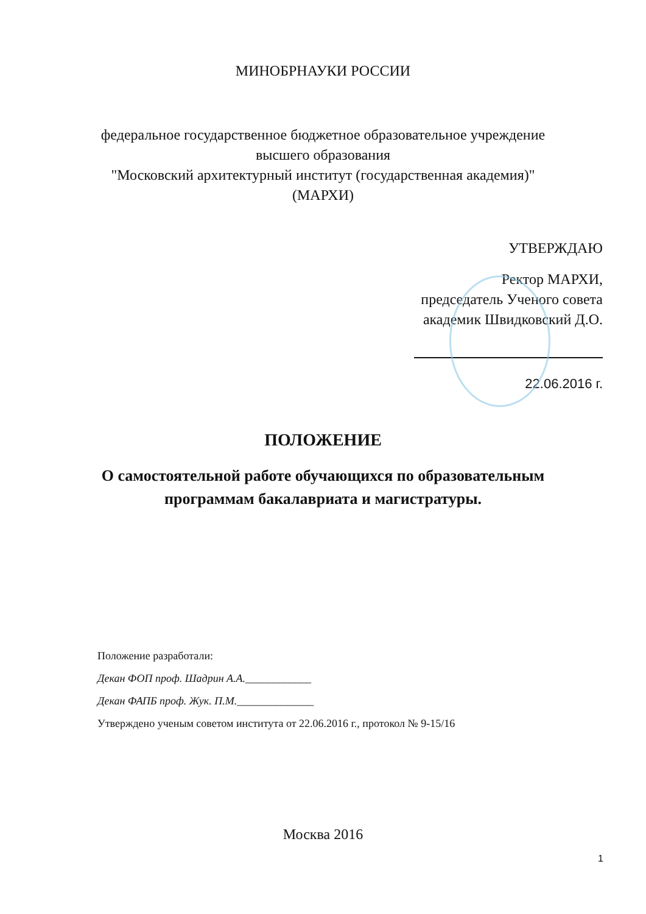МИНОБРНАУКИ РОССИИ
федеральное государственное бюджетное образовательное учреждение
высшего образования
"Московский архитектурный институт (государственная академия)"
(МАРХИ)
УТВЕРЖДАЮ
Ректор МАРХИ,
председатель Ученого совета
академик Швидковский Д.О.
22.06.2016 г.
ПОЛОЖЕНИЕ
О самостоятельной работе обучающихся по образовательным
программам бакалавриата и магистратуры.
Положение разработали:
Декан ФОП проф. Шадрин А.А.____________
Декан ФАПБ проф. Жук. П.М.______________
Утверждено ученым советом института от 22.06.2016 г., протокол № 9-15/16
Москва 2016
1